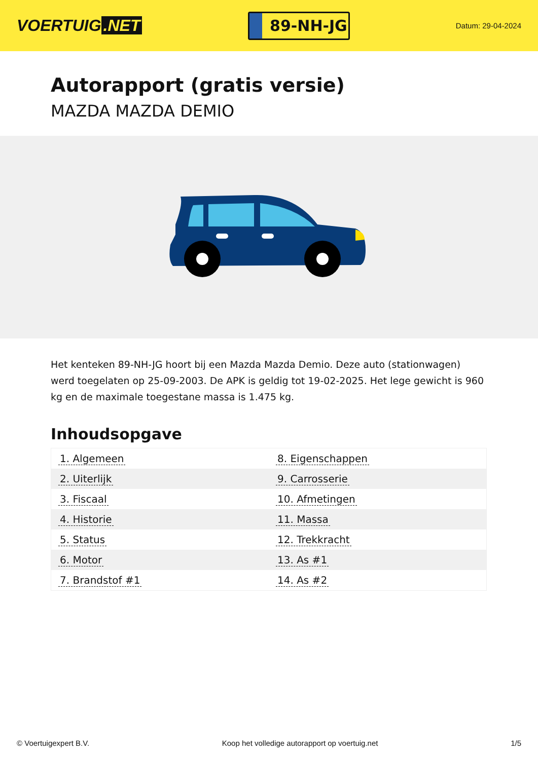VOERTUIG.NET
89-NH-JG
Datum: 29-04-2024
Autorapport (gratis versie)
MAZDA MAZDA DEMIO
Het kenteken 89-NH-JG hoort bij een Mazda Mazda Demio. Deze auto (stationwagen) werd toegelaten op 25-09-2003. De APK is geldig tot 19-02-2025. Het lege gewicht is 960 kg en de maximale toegestane massa is 1.475 kg.
Inhoudsopgave
| 1. Algemeen | 8. Eigenschappen |
| 2. Uiterlijk | 9. Carrosserie |
| 3. Fiscaal | 10. Afmetingen |
| 4. Historie | 11. Massa |
| 5. Status | 12. Trekkracht |
| 6. Motor | 13. As #1 |
| 7. Brandstof #1 | 14. As #2 |
© Voertuigexpert B.V. Koop het volledige autorapport op voertuig.net 1/5